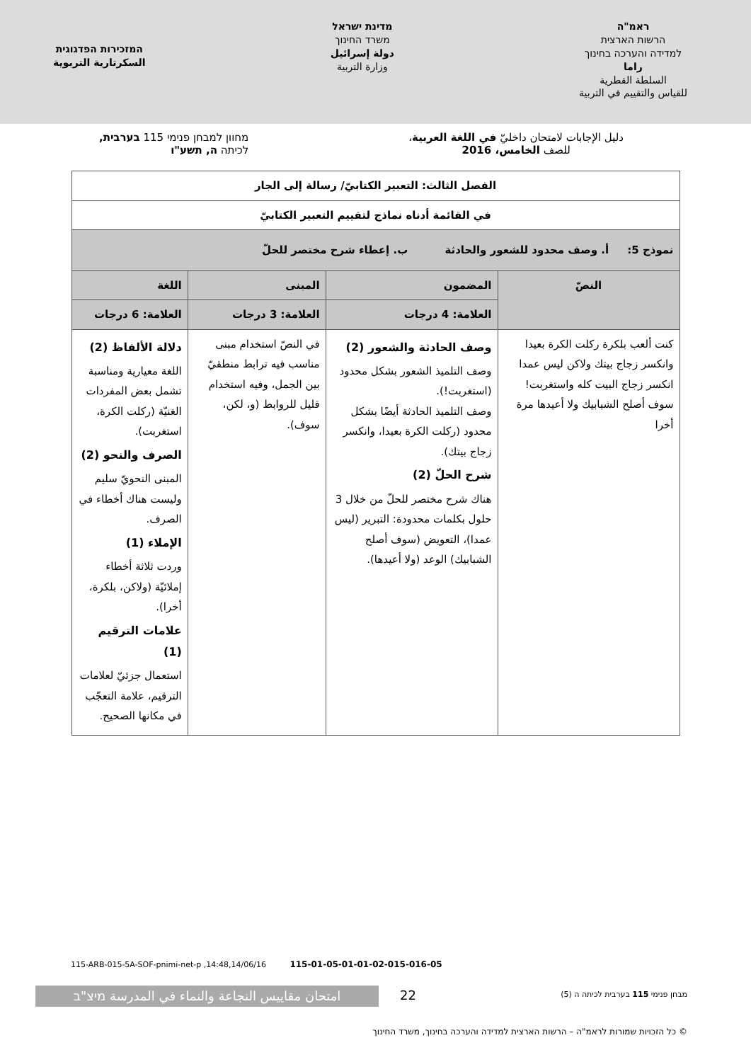ראמ"ה
הרשות הארצית
למדידה והערכה בחינוך
راما
السلطة القطرية
للقياس والتقييم في التربية
מדינת ישראל
משרד החינוך
دولة إسرائيل
وزارة التربية
המזכירות הפדגוגית
السكرتارية التربوية
دليل الإجابات لامتحان داخليّ في اللغة العربية،
للصف الخامس، 2016
מחוון למבחן פנימי 115 בערבית,
לכיתה ה, תשע"ו
| الفصل الثالث: التعبير الكتابيّ/ رسالة إلى الجار | | | |
| --- | --- | --- | --- |
| في القائمة أدناه نماذج لتقييم التعبير الكتابيّ | | | |
| نموذج 5: أ. وصف محدود للشعور والحادثة ب. إعطاء شرح مختصر للحلّ | | | |
| النصّ | المضمون | المبنى | اللغة |
| | العلامة: 4 درجات | العلامة: 3 درجات | العلامة: 6 درجات |
| كنت ألعب بلكرة ركلت الكرة بعيدا وانكسر زجاج بيتك ولاكن ليس عمدا انكسر زجاج البيت كله واستغربت! سوف أصلح الشبابيك ولا أعيدها مرة أخرا | وصف الحادثة والشعور (2) وصف التلميذ الشعور بشكل محدود (استغربت!). وصف التلميذ الحادثة أيضًا بشكل محدود (ركلت الكرة بعيدا، وانكسر زجاج بيتك). شرح الحلّ (2) هناك شرح مختصر للحلّ من خلال 3 حلول بكلمات محدودة: التبرير (ليس عمدا)، التعويض (سوف أصلح الشبابيك) الوعد (ولا أعيدها). | في النصّ استخدام مبنى مناسب فيه ترابط منطقيّ بين الجمل، وفيه استخدام قليل للروابط (و، لكن، سوف). | دلالة الألفاظ (2) اللغة معيارية ومناسبة تشمل بعض المفردات الغنيّة (ركلت الكرة، استغربت). الصرف والنحو (2) المبنى النحويّ سليم وليست هناك أخطاء في الصرف. الإملاء (1) وردت ثلاثة أخطاء إملائيّة (ولاكن، بلكرة، أخرا). علامات الترقيم (1) استعمال جزئيّ لعلامات الترقيم، علامة التعجّب في مكانها الصحيح. |
115-ARB-015-5A-SOF-pnimi-net-p ,14:48,14/06/16 115-01-05-01-01-02-015-016-05
امتحان مقاييس النجاعة والنماء في المدرسة מיצ"ב
22
מבחן פנימי 115 בערבית לכיתה ה (5)
© כל הזכויות שמורות לראמ"ה – הרשות הארצית למדידה והערכה בחינוך, משרד החינוך